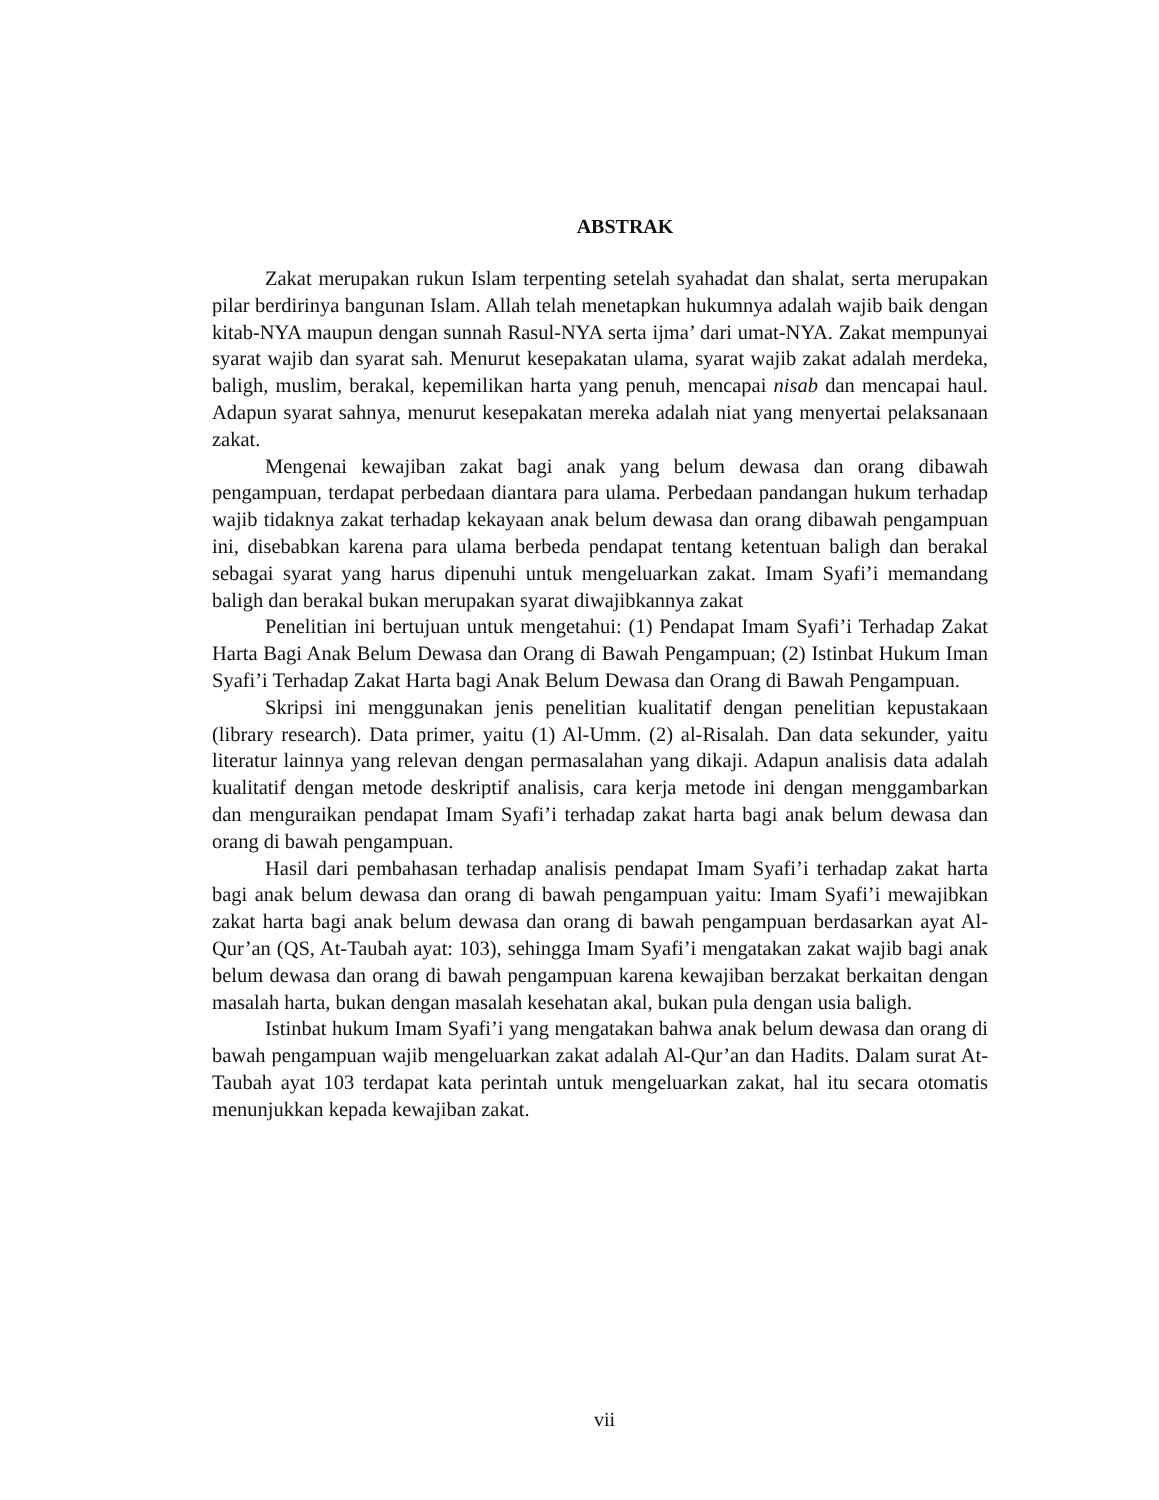ABSTRAK
Zakat merupakan rukun Islam terpenting setelah syahadat dan shalat, serta merupakan pilar berdirinya bangunan Islam. Allah telah menetapkan hukumnya adalah wajib baik dengan kitab-NYA maupun dengan sunnah Rasul-NYA serta ijma’ dari umat-NYA. Zakat mempunyai syarat wajib dan syarat sah. Menurut kesepakatan ulama, syarat wajib zakat adalah merdeka, baligh, muslim, berakal, kepemilikan harta yang penuh, mencapai nisab dan mencapai haul. Adapun syarat sahnya, menurut kesepakatan mereka adalah niat yang menyertai pelaksanaan zakat.
Mengenai kewajiban zakat bagi anak yang belum dewasa dan orang dibawah pengampuan, terdapat perbedaan diantara para ulama. Perbedaan pandangan hukum terhadap wajib tidaknya zakat terhadap kekayaan anak belum dewasa dan orang dibawah pengampuan ini, disebabkan karena para ulama berbeda pendapat tentang ketentuan baligh dan berakal sebagai syarat yang harus dipenuhi untuk mengeluarkan zakat. Imam Syafi’i memandang baligh dan berakal bukan merupakan syarat diwajibkannya zakat
Penelitian ini bertujuan untuk mengetahui: (1) Pendapat Imam Syafi’i Terhadap Zakat Harta Bagi Anak Belum Dewasa dan Orang di Bawah Pengampuan; (2) Istinbat Hukum Iman Syafi’i Terhadap Zakat Harta bagi Anak Belum Dewasa dan Orang di Bawah Pengampuan.
Skripsi ini menggunakan jenis penelitian kualitatif dengan penelitian kepustakaan (library research). Data primer, yaitu (1) Al-Umm. (2) al-Risalah. Dan data sekunder, yaitu literatur lainnya yang relevan dengan permasalahan yang dikaji. Adapun analisis data adalah kualitatif dengan metode deskriptif analisis, cara kerja metode ini dengan menggambarkan dan menguraikan pendapat Imam Syafi’i terhadap zakat harta bagi anak belum dewasa dan orang di bawah pengampuan.
Hasil dari pembahasan terhadap analisis pendapat Imam Syafi’i terhadap zakat harta bagi anak belum dewasa dan orang di bawah pengampuan yaitu: Imam Syafi’i mewajibkan zakat harta bagi anak belum dewasa dan orang di bawah pengampuan berdasarkan ayat Al-Qur’an (QS, At-Taubah ayat: 103), sehingga Imam Syafi’i mengatakan zakat wajib bagi anak belum dewasa dan orang di bawah pengampuan karena kewajiban berzakat berkaitan dengan masalah harta, bukan dengan masalah kesehatan akal, bukan pula dengan usia baligh.
Istinbat hukum Imam Syafi’i yang mengatakan bahwa anak belum dewasa dan orang di bawah pengampuan wajib mengeluarkan zakat adalah Al-Qur’an dan Hadits. Dalam surat At-Taubah ayat 103 terdapat kata perintah untuk mengeluarkan zakat, hal itu secara otomatis menunjukkan kepada kewajiban zakat.
vii